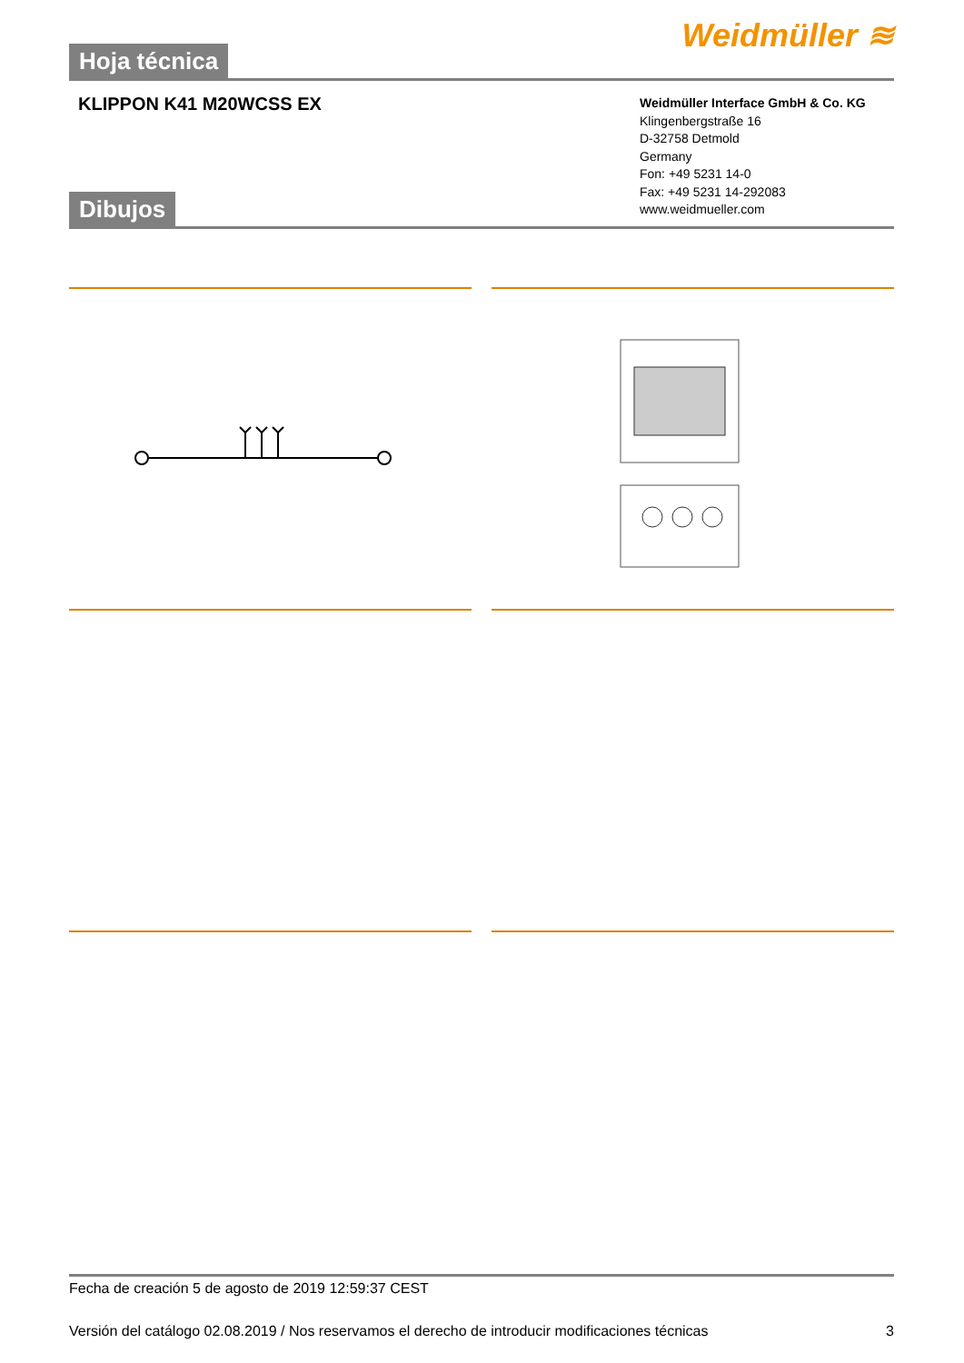Hoja técnica
Weidmüller ≋
KLIPPON K41 M20WCSS EX
Weidmüller Interface GmbH & Co. KG
Klingenbergstraße 16
D-32758 Detmold
Germany
Fon: +49 5231 14-0
Fax: +49 5231 14-292083
www.weidmueller.com
Dibujos
Fecha de creación 5 de agosto de 2019 12:59:37 CEST
Versión del catálogo 02.08.2019 / Nos reservamos el derecho de introducir modificaciones técnicas 3